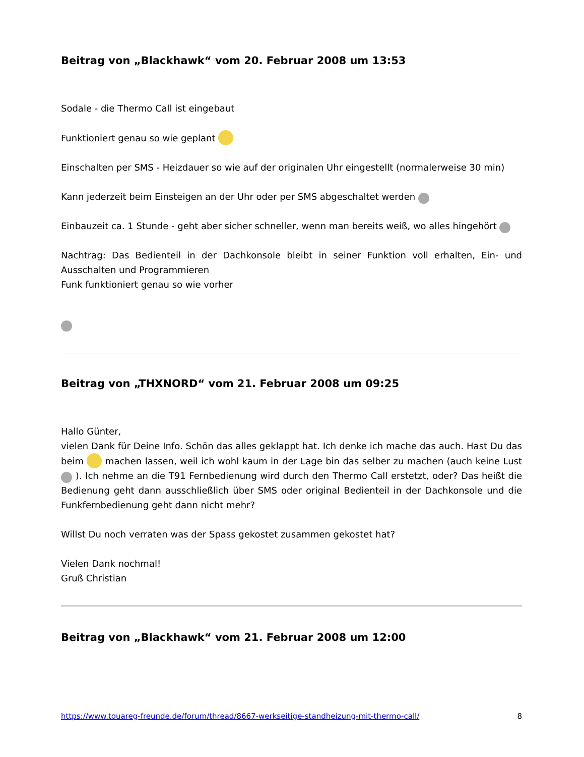Beitrag von „Blackhawk“ vom 20. Februar 2008 um 13:53
Sodale - die Thermo Call ist eingebaut
Funktioniert genau so wie geplant
Einschalten per SMS - Heizdauer so wie auf der originalen Uhr eingestellt (normalerweise 30 min)
Kann jederzeit beim Einsteigen an der Uhr oder per SMS abgeschaltet werden
Einbauzeit ca. 1 Stunde - geht aber sicher schneller, wenn man bereits weiß, wo alles hingehört
Nachtrag: Das Bedienteil in der Dachkonsole bleibt in seiner Funktion voll erhalten, Ein- und Ausschalten und Programmieren
Funk funktioniert genau so wie vorher
Beitrag von „THXNORD“ vom 21. Februar 2008 um 09:25
Hallo Günter,
vielen Dank für Deine Info. Schön das alles geklappt hat. Ich denke ich mache das auch. Hast Du das beim machen lassen, weil ich wohl kaum in der Lage bin das selber zu machen (auch keine Lust ). Ich nehme an die T91 Fernbedienung wird durch den Thermo Call erstetzt, oder? Das heißt die Bedienung geht dann ausschließlich über SMS oder original Bedienteil in der Dachkonsole und die Funkfernbedienung geht dann nicht mehr?
Willst Du noch verraten was der Spass gekostet zusammen gekostet hat?
Vielen Dank nochmal!
Gruß Christian
Beitrag von „Blackhawk“ vom 21. Februar 2008 um 12:00
https://www.touareg-freunde.de/forum/thread/8667-werkseitige-standheizung-mit-thermo-call/ 8